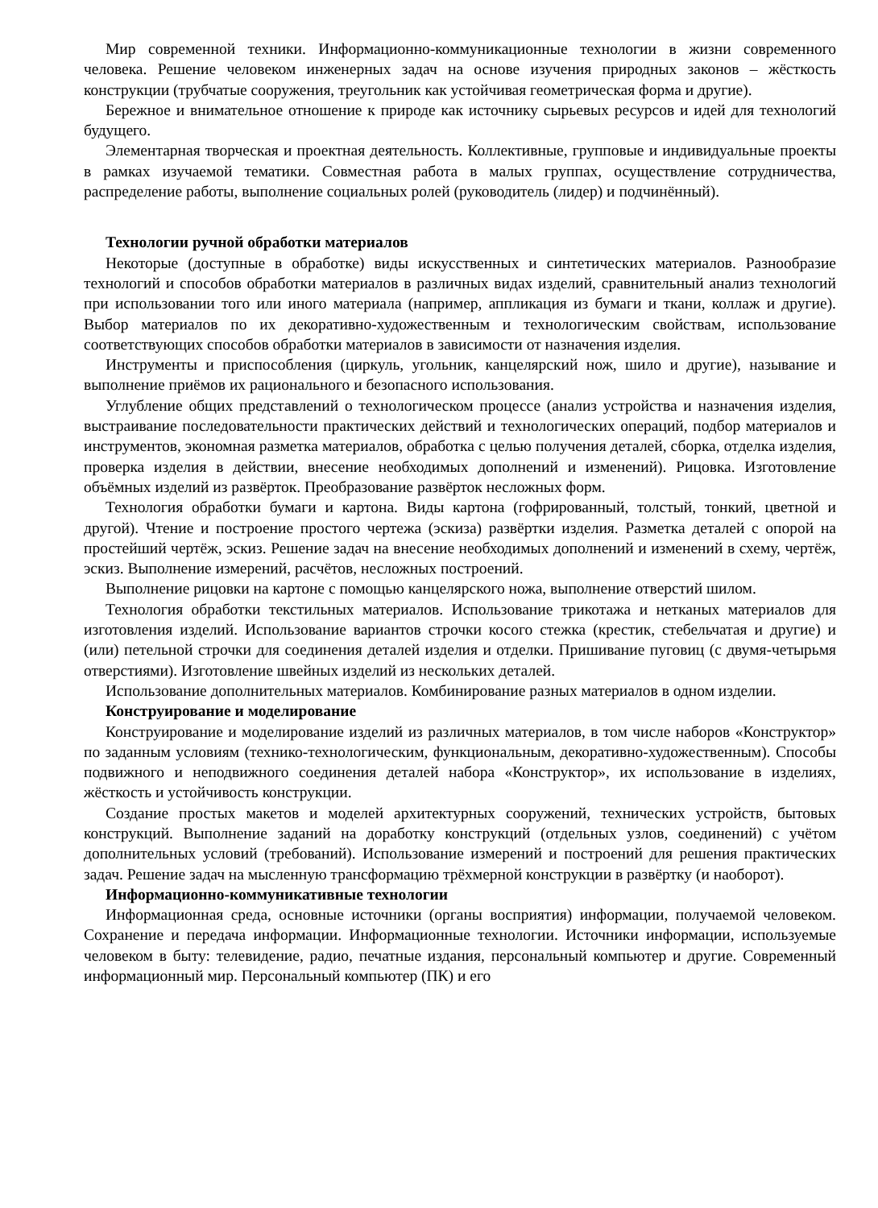Мир современной техники. Информационно-коммуникационные технологии в жизни современного человека. Решение человеком инженерных задач на основе изучения природных законов – жёсткость конструкции (трубчатые сооружения, треугольник как устойчивая геометрическая форма и другие).
Бережное и внимательное отношение к природе как источнику сырьевых ресурсов и идей для технологий будущего.
Элементарная творческая и проектная деятельность. Коллективные, групповые и индивидуальные проекты в рамках изучаемой тематики. Совместная работа в малых группах, осуществление сотрудничества, распределение работы, выполнение социальных ролей (руководитель (лидер) и подчинённый).
Технологии ручной обработки материалов
Некоторые (доступные в обработке) виды искусственных и синтетических материалов. Разнообразие технологий и способов обработки материалов в различных видах изделий, сравнительный анализ технологий при использовании того или иного материала (например, аппликация из бумаги и ткани, коллаж и другие). Выбор материалов по их декоративно-художественным и технологическим свойствам, использование соответствующих способов обработки материалов в зависимости от назначения изделия.
Инструменты и приспособления (циркуль, угольник, канцелярский нож, шило и другие), называние и выполнение приёмов их рационального и безопасного использования.
Углубление общих представлений о технологическом процессе (анализ устройства и назначения изделия, выстраивание последовательности практических действий и технологических операций, подбор материалов и инструментов, экономная разметка материалов, обработка с целью получения деталей, сборка, отделка изделия, проверка изделия в действии, внесение необходимых дополнений и изменений). Рицовка. Изготовление объёмных изделий из развёрток. Преобразование развёрток несложных форм.
Технология обработки бумаги и картона. Виды картона (гофрированный, толстый, тонкий, цветной и другой). Чтение и построение простого чертежа (эскиза) развёртки изделия. Разметка деталей с опорой на простейший чертёж, эскиз. Решение задач на внесение необходимых дополнений и изменений в схему, чертёж, эскиз. Выполнение измерений, расчётов, несложных построений.
Выполнение рицовки на картоне с помощью канцелярского ножа, выполнение отверстий шилом.
Технология обработки текстильных материалов. Использование трикотажа и нетканых материалов для изготовления изделий. Использование вариантов строчки косого стежка (крестик, стебельчатая и другие) и (или) петельной строчки для соединения деталей изделия и отделки. Пришивание пуговиц (с двумя-четырьмя отверстиями). Изготовление швейных изделий из нескольких деталей.
Использование дополнительных материалов. Комбинирование разных материалов в одном изделии.
Конструирование и моделирование
Конструирование и моделирование изделий из различных материалов, в том числе наборов «Конструктор» по заданным условиям (технико-технологическим, функциональным, декоративно-художественным). Способы подвижного и неподвижного соединения деталей набора «Конструктор», их использование в изделиях, жёсткость и устойчивость конструкции.
Создание простых макетов и моделей архитектурных сооружений, технических устройств, бытовых конструкций. Выполнение заданий на доработку конструкций (отдельных узлов, соединений) с учётом дополнительных условий (требований). Использование измерений и построений для решения практических задач. Решение задач на мысленную трансформацию трёхмерной конструкции в развёртку (и наоборот).
Информационно-коммуникативные технологии
Информационная среда, основные источники (органы восприятия) информации, получаемой человеком. Сохранение и передача информации. Информационные технологии. Источники информации, используемые человеком в быту: телевидение, радио, печатные издания, персональный компьютер и другие. Современный информационный мир. Персональный компьютер (ПК) и его